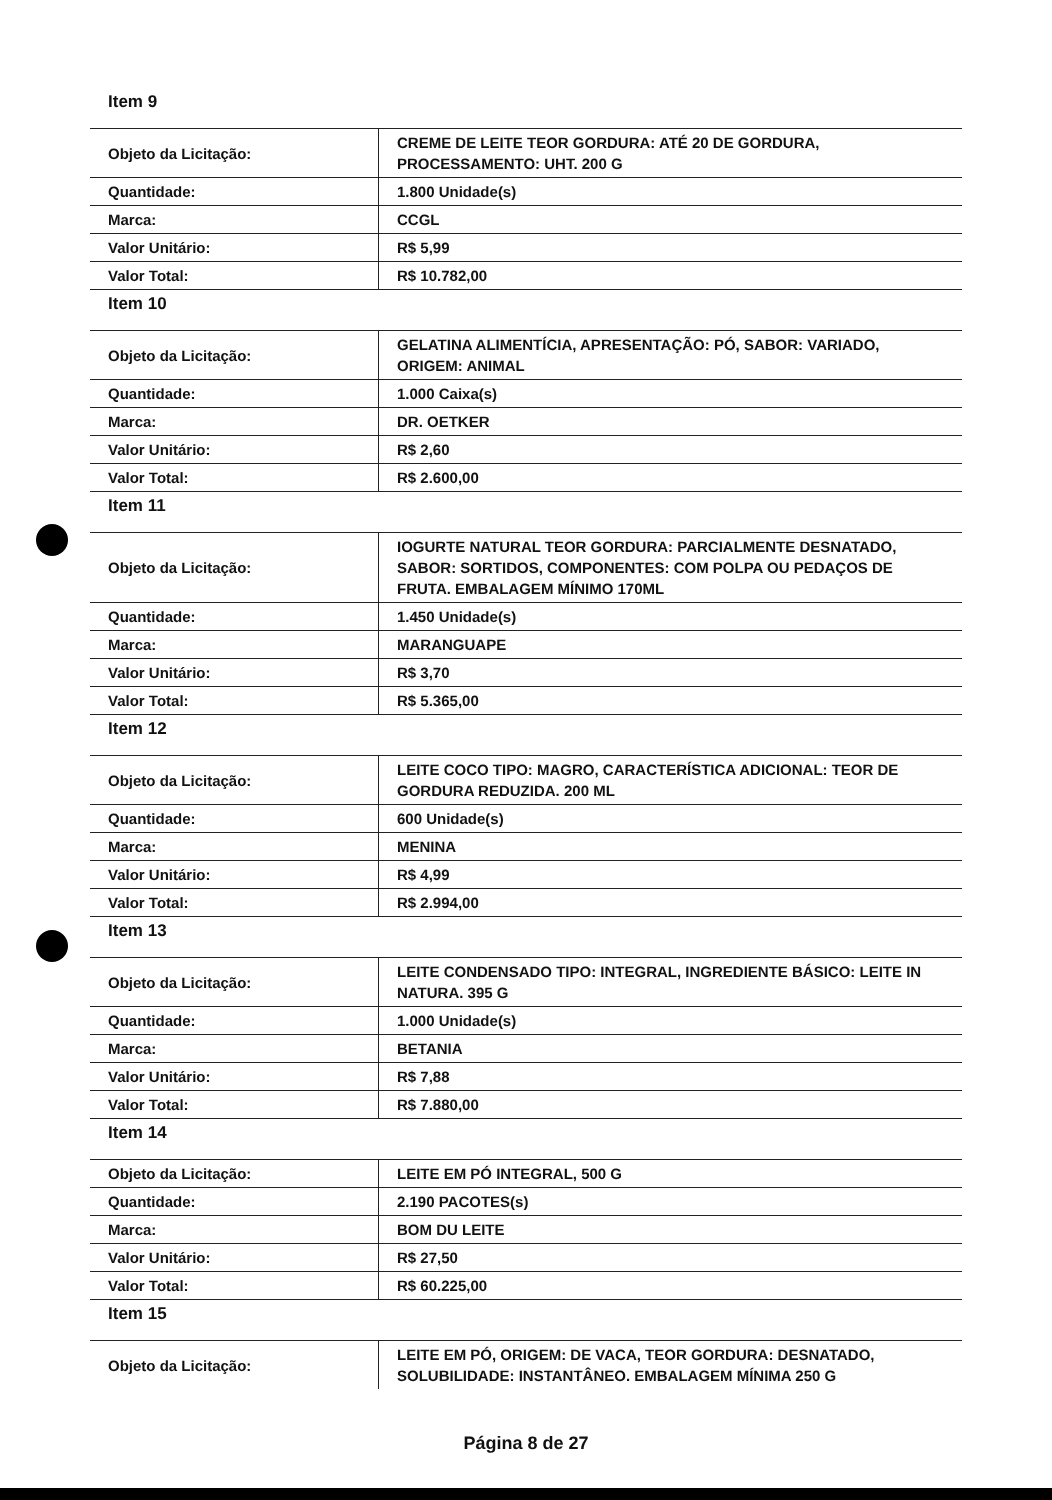Item 9
| Objeto da Licitação: | CREME DE LEITE TEOR GORDURA: ATÉ 20 DE GORDURA, PROCESSAMENTO: UHT. 200 G |
| Quantidade: | 1.800 Unidade(s) |
| Marca: | CCGL |
| Valor Unitário: | R$ 5,99 |
| Valor Total: | R$ 10.782,00 |
Item 10
| Objeto da Licitação: | GELATINA ALIMENTÍCIA, APRESENTAÇÃO: PÓ, SABOR: VARIADO, ORIGEM: ANIMAL |
| Quantidade: | 1.000 Caixa(s) |
| Marca: | DR. OETKER |
| Valor Unitário: | R$ 2,60 |
| Valor Total: | R$ 2.600,00 |
Item 11
| Objeto da Licitação: | IOGURTE NATURAL TEOR GORDURA: PARCIALMENTE DESNATADO, SABOR: SORTIDOS, COMPONENTES: COM POLPA OU PEDAÇOS DE FRUTA. EMBALAGEM MÍNIMO 170ML |
| Quantidade: | 1.450 Unidade(s) |
| Marca: | MARANGUAPE |
| Valor Unitário: | R$ 3,70 |
| Valor Total: | R$ 5.365,00 |
Item 12
| Objeto da Licitação: | LEITE COCO TIPO: MAGRO, CARACTERÍSTICA ADICIONAL: TEOR DE GORDURA REDUZIDA. 200 ML |
| Quantidade: | 600 Unidade(s) |
| Marca: | MENINA |
| Valor Unitário: | R$ 4,99 |
| Valor Total: | R$ 2.994,00 |
Item 13
| Objeto da Licitação: | LEITE CONDENSADO TIPO: INTEGRAL, INGREDIENTE BÁSICO: LEITE IN NATURA. 395 G |
| Quantidade: | 1.000 Unidade(s) |
| Marca: | BETANIA |
| Valor Unitário: | R$ 7,88 |
| Valor Total: | R$ 7.880,00 |
Item 14
| Objeto da Licitação: | LEITE EM PÓ INTEGRAL, 500 G |
| Quantidade: | 2.190 PACOTES(s) |
| Marca: | BOM DU LEITE |
| Valor Unitário: | R$ 27,50 |
| Valor Total: | R$ 60.225,00 |
Item 15
| Objeto da Licitação: | LEITE EM PÓ, ORIGEM: DE VACA, TEOR GORDURA: DESNATADO, SOLUBILIDADE: INSTANTÂNEO. EMBALAGEM MÍNIMA 250 G |
Página 8 de 27